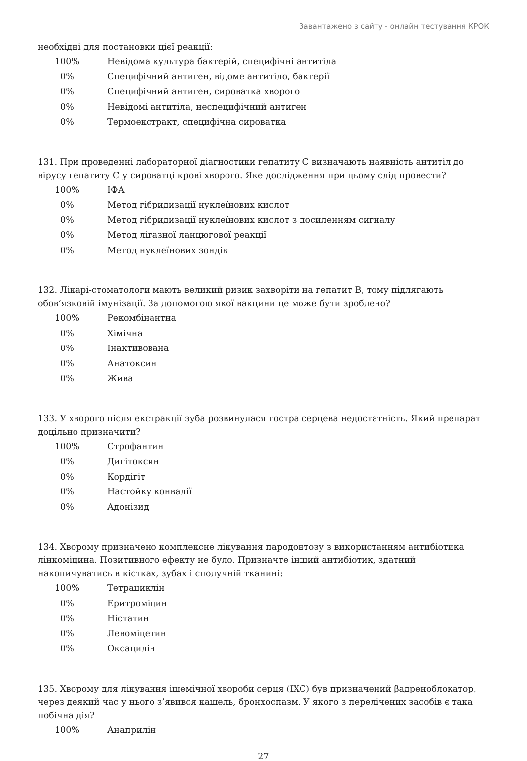Завантажено з сайту - онлайн тестування КРОК
необхідні для постановки цієї реакції:
| 100% | Невідома культура бактерій, специфічні антитіла |
| 0% | Специфічний антиген, відоме антитіло, бактерії |
| 0% | Специфічний антиген, сироватка хворого |
| 0% | Невідомі антитіла, неспецифічний антиген |
| 0% | Термоекстракт, специфічна сироватка |
131. При проведенні лабораторної діагностики гепатиту C визначають наявність антитіл до вірусу гепатиту C у сироватці крові хворого. Яке дослідження при цьому слід провести?
| 100% | ІФА |
| 0% | Метод гібридизації нуклеїнових кислот |
| 0% | Метод гібридизації нуклеїнових кислот з посиленням сигналу |
| 0% | Метод лігазної ланцюгової реакції |
| 0% | Метод нуклеїнових зондів |
132. Лікарі-стоматологи мають великий ризик захворіти на гепатит B, тому підлягають обов’язковій імунізації. За допомогою якої вакцини це може бути зроблено?
| 100% | Рекомбінантна |
| 0% | Хімічна |
| 0% | Інактивована |
| 0% | Анатоксин |
| 0% | Жива |
133. У хворого після екстракції зуба розвинулася гостра серцева недостатність. Який препарат доцільно призначити?
| 100% | Строфантин |
| 0% | Дигітоксин |
| 0% | Кордігіт |
| 0% | Настойку конвалії |
| 0% | Адонізид |
134. Хворому призначено комплексне лікування пародонтозу з використанням антибіотика лінкоміцина. Позитивного ефекту не було. Призначте інший антибіотик, здатний накопичуватись в кістках, зубах і сполучній тканині:
| 100% | Тетрациклін |
| 0% | Еритроміцин |
| 0% | Ністатин |
| 0% | Левоміцетин |
| 0% | Оксацилін |
135. Хворому для лікування ішемічної хвороби серця (ІХС) був призначений βадреноблокатор, через деякий час у нього з’явився кашель, бронхоспазм. У якого з перелічених засобів є така побічна дія?
| 100% | Анаприлін |
27